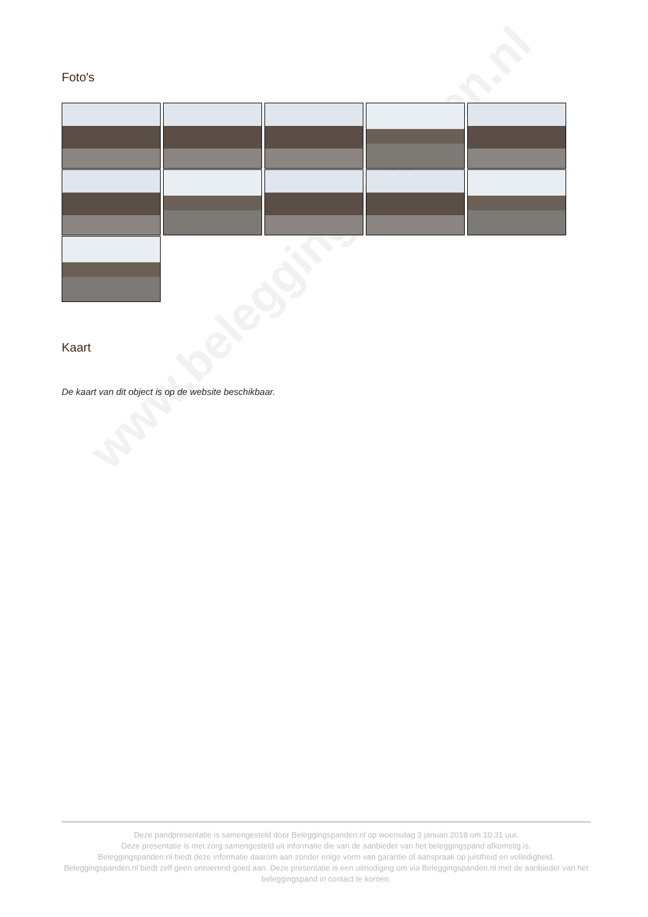www.beleggingspanden.nl
Foto's
Kaart
De kaart van dit object is op de website beschikbaar.
Deze pandpresentatie is samengesteld door Beleggingspanden.nl op woensdag 3 januari 2018 om 10:31 uur.
Deze presentatie is met zorg samengesteld uit informatie die van de aanbieder van het beleggingspand afkomstig is.
Beleggingspanden.nl biedt deze informatie daarom aan zonder enige vorm van garantie of aanspraak op juistheid en volledigheid.
Beleggingspanden.nl biedt zelf geen onroerend goed aan. Deze presentatie is een uitnodiging om via Beleggingspanden.nl met de aanbieder van het beleggingspand in contact te komen.